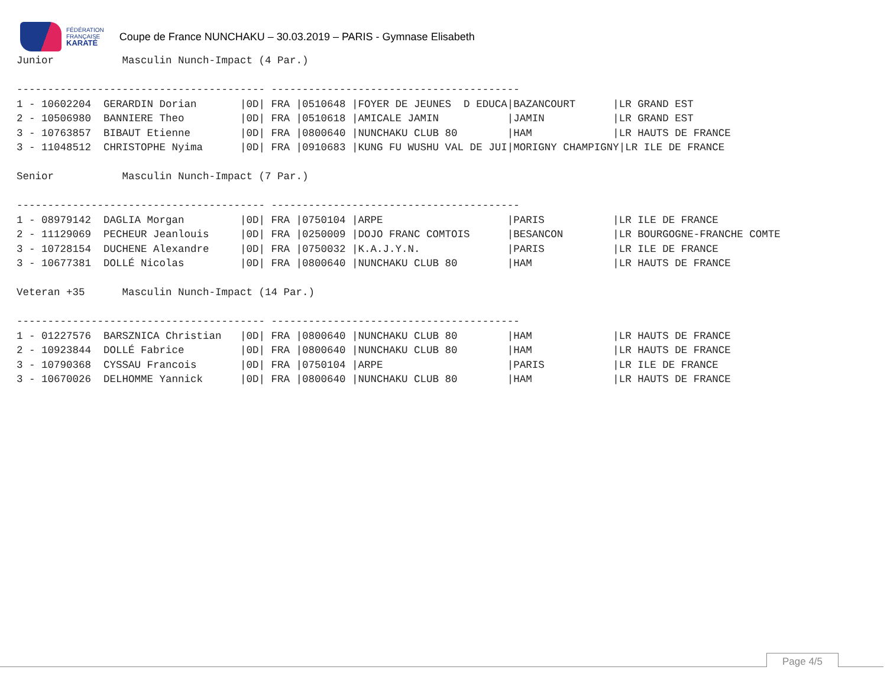FÉDÉRATION
FRANÇAISE
KARATÉ
Coupe de France NUNCHAKU – 30.03.2019 – PARIS - Gymnase Elisabeth
Junior           Masculin Nunch-Impact (4 Par.)

---------------------------------------- ----------------------------------------
1 - 10602204  GERARDIN Dorian       |0D| FRA |0510648 |FOYER DE JEUNES  D EDUCA|BAZANCOURT      |LR GRAND EST
2 - 10506980  BANNIERE Theo         |0D| FRA |0510618 |AMICALE JAMIN           |JAMIN           |LR GRAND EST
3 - 10763857  BIBAUT Etienne        |0D| FRA |0800640 |NUNCHAKU CLUB 80        |HAM             |LR HAUTS DE FRANCE
3 - 11048512  CHRISTOPHE Nyima      |0D| FRA |0910683 |KUNG FU WUSHU VAL DE JUI|MORIGNY CHAMPIGNY|LR ILE DE FRANCE

Senior           Masculin Nunch-Impact (7 Par.)

---------------------------------------- ----------------------------------------
1 - 08979142  DAGLIA Morgan         |0D| FRA |0750104 |ARPE                    |PARIS           |LR ILE DE FRANCE
2 - 11129069  PECHEUR Jeanlouis     |0D| FRA |0250009 |DOJO FRANC COMTOIS      |BESANCON        |LR BOURGOGNE-FRANCHE COMTE
3 - 10728154  DUCHENE Alexandre     |0D| FRA |0750032 |K.A.J.Y.N.              |PARIS           |LR ILE DE FRANCE
3 - 10677381  DOLLÉ Nicolas         |0D| FRA |0800640 |NUNCHAKU CLUB 80        |HAM             |LR HAUTS DE FRANCE

Veteran +35      Masculin Nunch-Impact (14 Par.)

---------------------------------------- ----------------------------------------
1 - 01227576  BARSZNICA Christian   |0D| FRA |0800640 |NUNCHAKU CLUB 80        |HAM             |LR HAUTS DE FRANCE
2 - 10923844  DOLLÉ Fabrice         |0D| FRA |0800640 |NUNCHAKU CLUB 80        |HAM             |LR HAUTS DE FRANCE
3 - 10790368  CYSSAU Francois       |0D| FRA |0750104 |ARPE                    |PARIS           |LR ILE DE FRANCE
3 - 10670026  DELHOMME Yannick      |0D| FRA |0800640 |NUNCHAKU CLUB 80        |HAM             |LR HAUTS DE FRANCE
Page 4/5